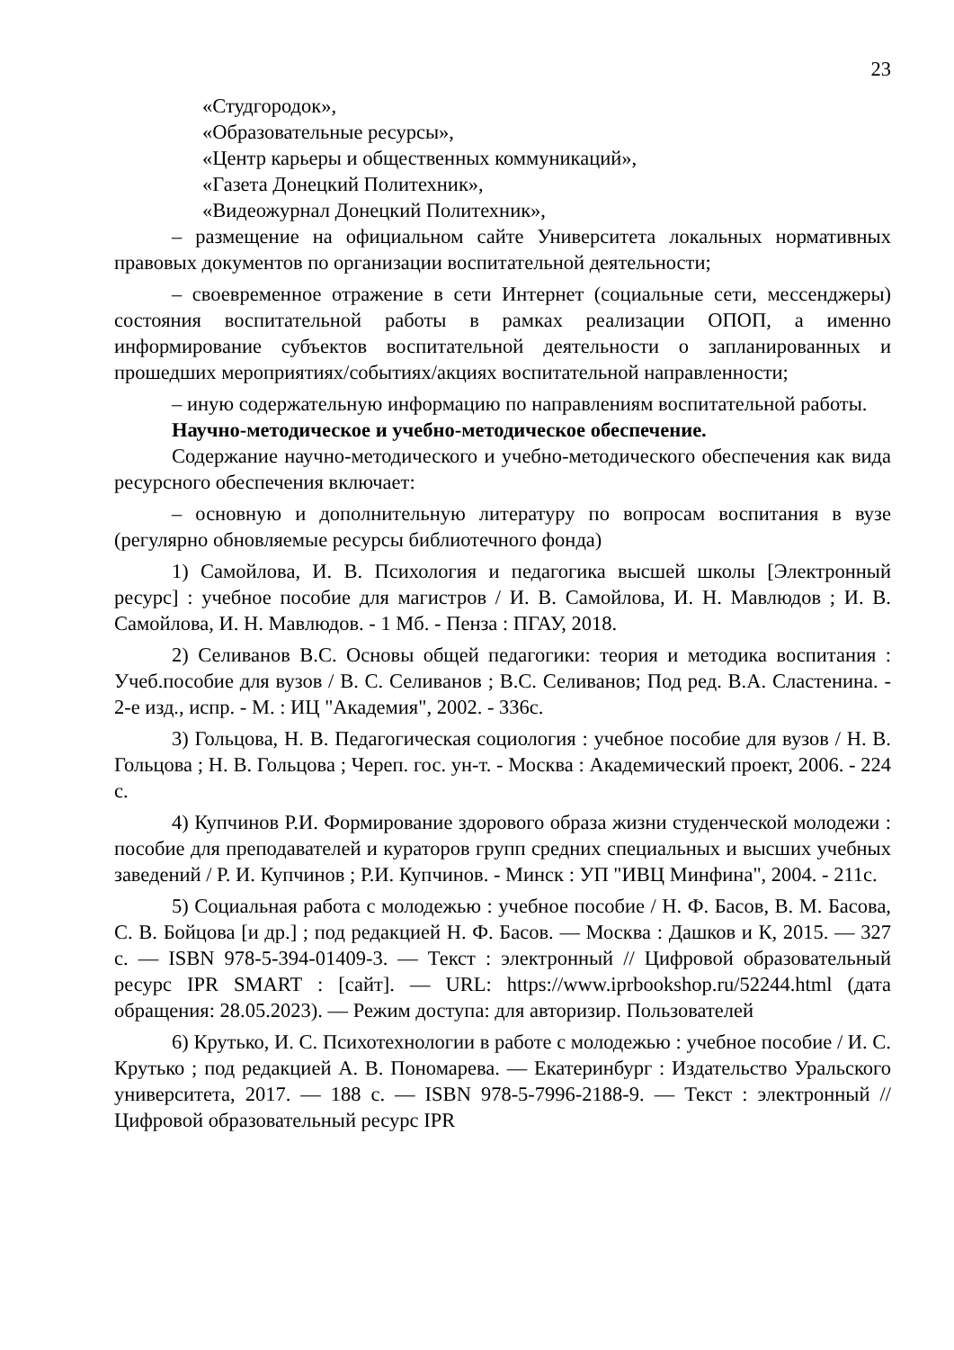23
«Студгородок»,
«Образовательные ресурсы»,
«Центр карьеры и общественных коммуникаций»,
«Газета Донецкий Политехник»,
«Видеожурнал Донецкий Политехник»,
– размещение на официальном сайте Университета локальных нормативных правовых документов по организации воспитательной деятельности;
– своевременное отражение в сети Интернет (социальные сети, мессенджеры) состояния воспитательной работы в рамках реализации ОПОП, а именно информирование субъектов воспитательной деятельности о запланированных и прошедших мероприятиях/событиях/акциях воспитательной направленности;
– иную содержательную информацию по направлениям воспитательной работы.
Научно-методическое и учебно-методическое обеспечение.
Содержание научно-методического и учебно-методического обеспечения как вида ресурсного обеспечения включает:
– основную и дополнительную литературу по вопросам воспитания в вузе (регулярно обновляемые ресурсы библиотечного фонда)
1) Самойлова, И. В. Психология и педагогика высшей школы [Электронный ресурс] : учебное пособие для магистров / И. В. Самойлова, И. Н. Мавлюдов ; И. В. Самойлова, И. Н. Мавлюдов. - 1 Мб. - Пенза : ПГАУ, 2018.
2) Селиванов В.С. Основы общей педагогики: теория и методика воспитания : Учеб.пособие для вузов / В. С. Селиванов ; В.С. Селиванов; Под ред. В.А. Сластенина. - 2-е изд., испр. - М. : ИЦ "Академия", 2002. - 336с.
3) Гольцова, Н. В. Педагогическая социология : учебное пособие для вузов / Н. В. Гольцова ; Н. В. Гольцова ; Череп. гос. ун-т. - Москва : Академический проект, 2006. - 224 с.
4) Купчинов Р.И. Формирование здорового образа жизни студенческой молодежи : пособие для преподавателей и кураторов групп средних специальных и высших учебных заведений / Р. И. Купчинов ; Р.И. Купчинов. - Минск : УП "ИВЦ Минфина", 2004. - 211с.
5) Социальная работа с молодежью : учебное пособие / Н. Ф. Басов, В. М. Басова, С. В. Бойцова [и др.] ; под редакцией Н. Ф. Басов. — Москва : Дашков и К, 2015. — 327 с. — ISBN 978-5-394-01409-3. — Текст : электронный // Цифровой образовательный ресурс IPR SMART : [сайт]. — URL: https://www.iprbookshop.ru/52244.html (дата обращения: 28.05.2023). — Режим доступа: для авторизир. Пользователей
6) Крутько, И. С. Психотехнологии в работе с молодежью : учебное пособие / И. С. Крутько ; под редакцией А. В. Пономарева. — Екатеринбург : Издательство Уральского университета, 2017. — 188 с. — ISBN 978-5-7996-2188-9. — Текст : электронный // Цифровой образовательный ресурс IPR